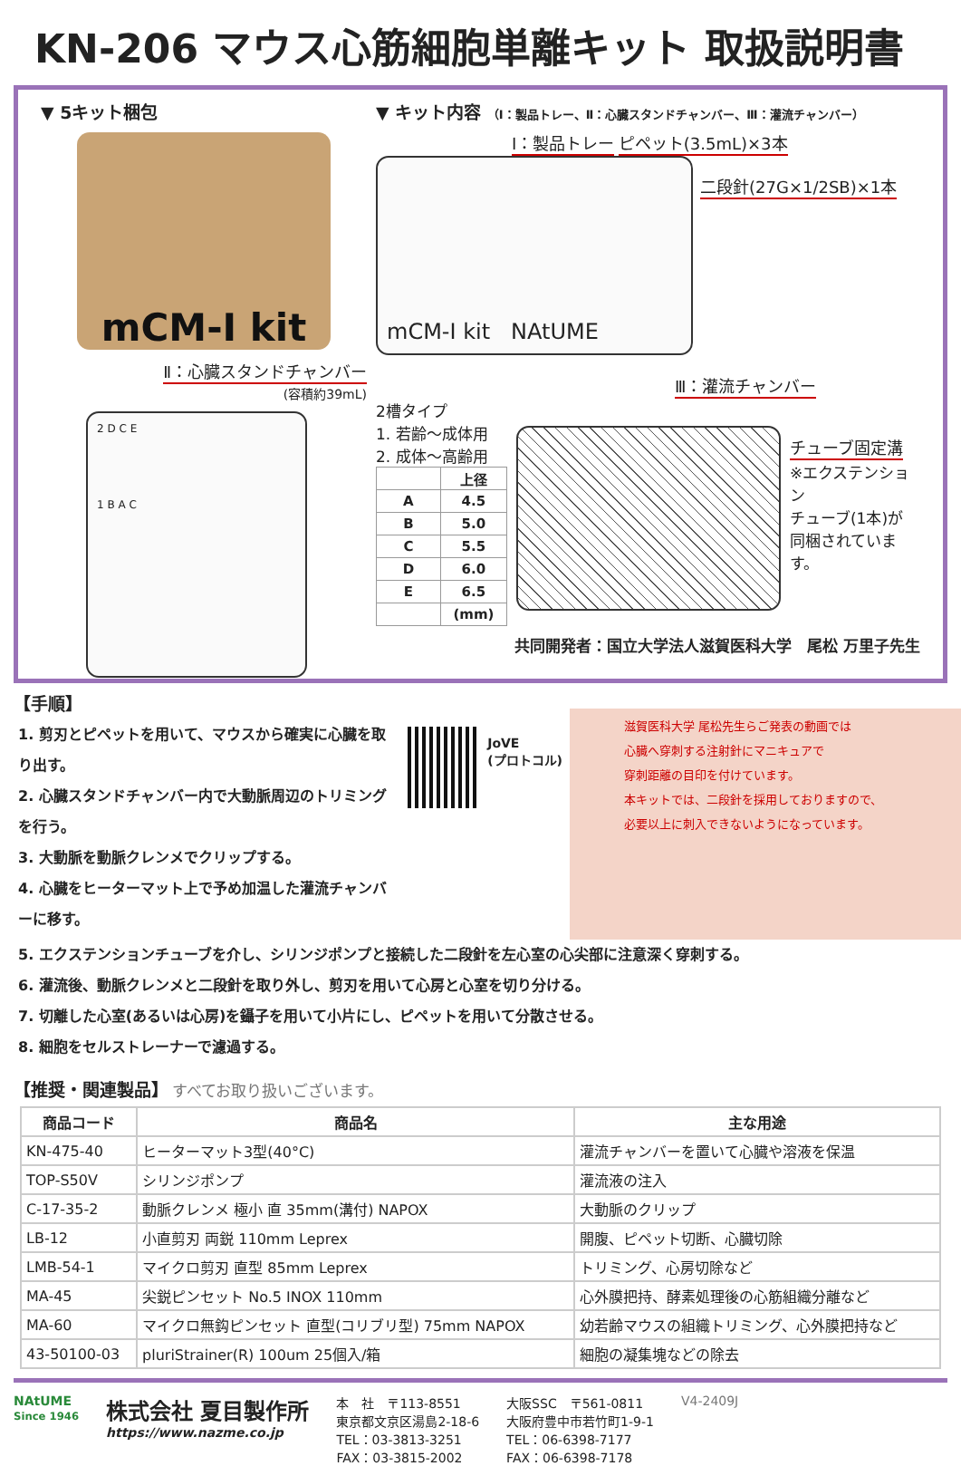KN-206 マウス心筋細胞単離キット 取扱説明書
▼ 5キット梱包
mCM-I kit
Ⅱ：心臓スタンドチャンバー
(容積約39mL)
2 D C E
1 B A C
▼ キット内容 （Ⅰ：製品トレー、Ⅱ：心臓スタンドチャンバー、Ⅲ：灌流チャンバー）
Ⅰ：製品トレー ピペット(3.5mL)×3本
mCM-I kit NAtUME
二段針(27G×1/2SB)×1本
Ⅲ：灌流チャンバー
2槽タイプ
1. 若齢～成体用
2. 成体～高齢用
| | 上径 |
| A | 4.5 |
| B | 5.0 |
| C | 5.5 |
| D | 6.0 |
| E | 6.5 |
| | (mm) |
チューブ固定溝
※エクステンション
チューブ(1本)が
同梱されています。
共同開発者：国立大学法人滋賀医科大学　尾松 万里子先生
【手順】
1. 剪刃とピペットを用いて、マウスから確実に心臓を取り出す。
2. 心臓スタンドチャンバー内で大動脈周辺のトリミングを行う。
3. 大動脈を動脈クレンメでクリップする。
4. 心臓をヒーターマット上で予め加温した灌流チャンバーに移す。
JoVE
(プロトコル)
滋賀医科大学 尾松先生らご発表の動画では
心臓へ穿刺する注射針にマニキュアで
穿刺距離の目印を付けています。
本キットでは、二段針を採用しておりますので、
必要以上に刺入できないようになっています。
5. エクステンションチューブを介し、シリンジポンプと接続した二段針を左心室の心尖部に注意深く穿刺する。
6. 灌流後、動脈クレンメと二段針を取り外し、剪刃を用いて心房と心室を切り分ける。
7. 切離した心室(あるいは心房)を鑷子を用いて小片にし、ピペットを用いて分散させる。
8. 細胞をセルストレーナーで濾過する。
【推奨・関連製品】 すべてお取り扱いございます。
| 商品コード | 商品名 | 主な用途 |
| --- | --- | --- |
| KN-475-40 | ヒーターマット3型(40°C) | 灌流チャンバーを置いて心臓や溶液を保温 |
| TOP-S50V | シリンジポンプ | 灌流液の注入 |
| C-17-35-2 | 動脈クレンメ 極小 直 35mm(溝付) NAPOX | 大動脈のクリップ |
| LB-12 | 小直剪刃 両鋭 110mm Leprex | 開腹、ピペット切断、心臓切除 |
| LMB-54-1 | マイクロ剪刃 直型 85mm Leprex | トリミング、心房切除など |
| MA-45 | 尖鋭ピンセット No.5 INOX 110mm | 心外膜把持、酵素処理後の心筋組織分離など |
| MA-60 | マイクロ無鈎ピンセット 直型(コリブリ型) 75mm NAPOX | 幼若齢マウスの組織トリミング、心外膜把持など |
| 43-50100-03 | pluriStrainer(R) 100um 25個入/箱 | 細胞の凝集塊などの除去 |
NAtUME
Since 1946
株式会社 夏目製作所
https://www.nazme.co.jp
本　社　〒113-8551
東京都文京区湯島2-18-6
TEL：03-3813-3251
FAX：03-3815-2002
大阪SSC　〒561-0811
大阪府豊中市若竹町1-9-1
TEL：06-6398-7177
FAX：06-6398-7178
V4-2409J